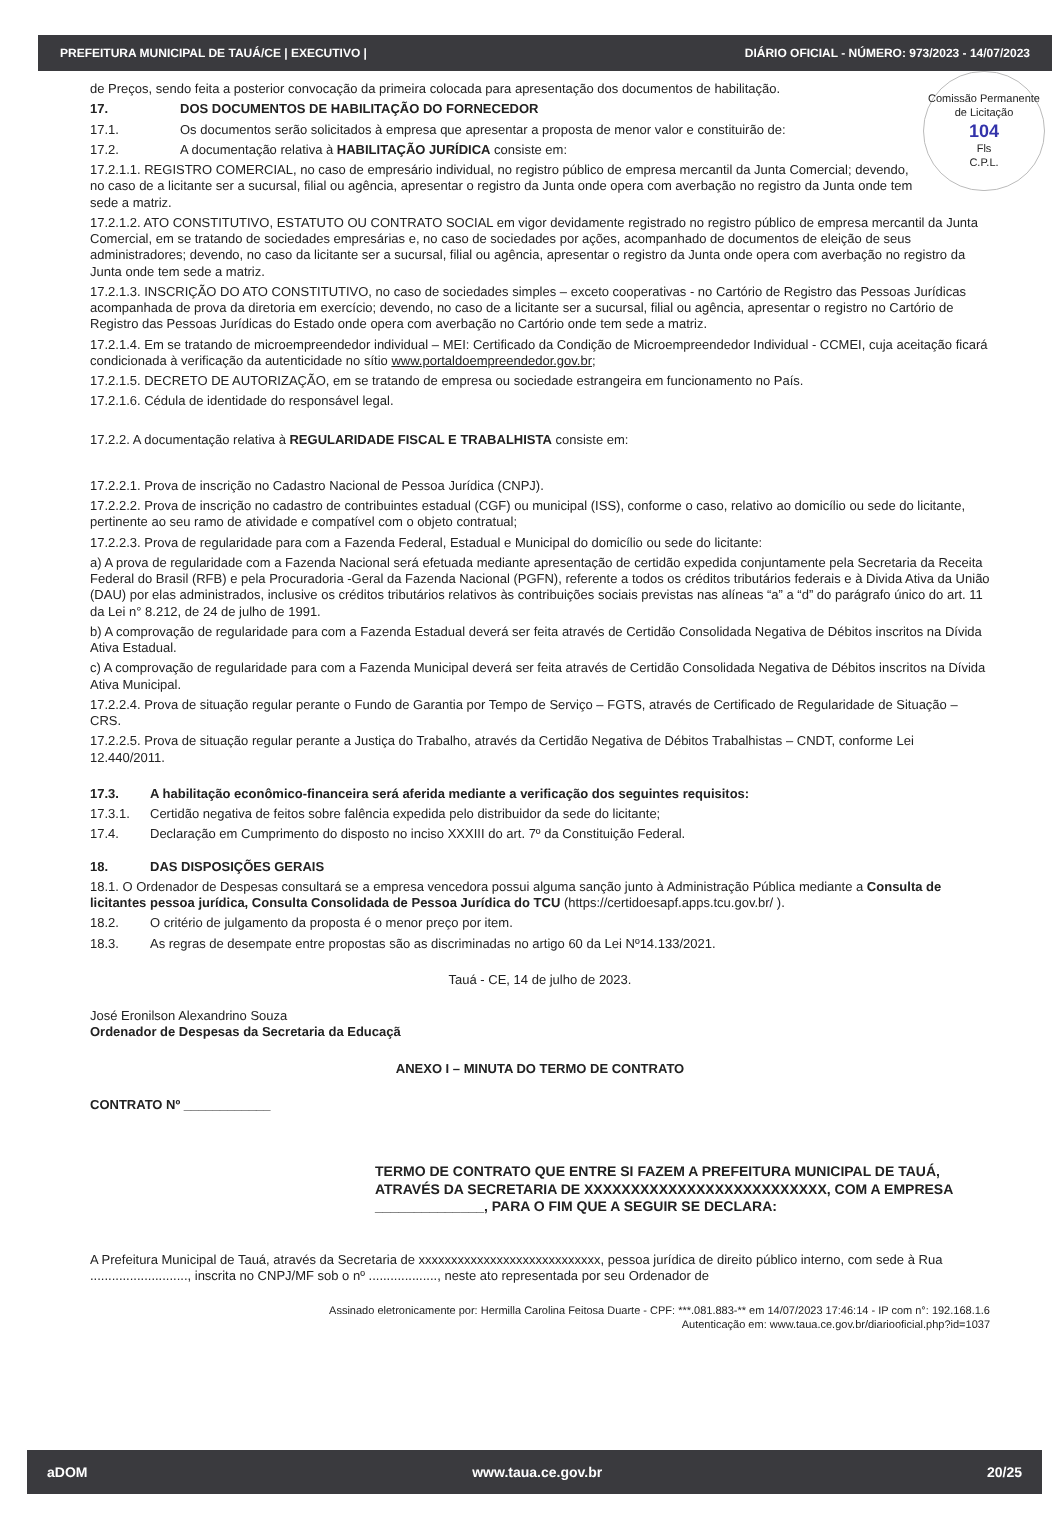PREFEITURA MUNICIPAL DE TAUÁ/CE | EXECUTIVO | DIÁRIO OFICIAL - NÚMERO: 973/2023 - 14/07/2023
Comissão Permanente de Licitação
104
Fls
C.P.L.
de Preços, sendo feita a posterior convocação da primeira colocada para apresentação dos documentos de habilitação.
17. DOS DOCUMENTOS DE HABILITAÇÃO DO FORNECEDOR
17.1. Os documentos serão solicitados à empresa que apresentar a proposta de menor valor e constituirão de:
17.2. A documentação relativa à HABILITAÇÃO JURÍDICA consiste em:
17.2.1.1. REGISTRO COMERCIAL, no caso de empresário individual, no registro público de empresa mercantil da Junta Comercial; devendo, no caso de a licitante ser a sucursal, filial ou agência, apresentar o registro da Junta onde opera com averbação no registro da Junta onde tem sede a matriz.
17.2.1.2. ATO CONSTITUTIVO, ESTATUTO OU CONTRATO SOCIAL em vigor devidamente registrado no registro público de empresa mercantil da Junta Comercial, em se tratando de sociedades empresárias e, no caso de sociedades por ações, acompanhado de documentos de eleição de seus administradores; devendo, no caso da licitante ser a sucursal, filial ou agência, apresentar o registro da Junta onde opera com averbação no registro da Junta onde tem sede a matriz.
17.2.1.3. INSCRIÇÃO DO ATO CONSTITUTIVO, no caso de sociedades simples – exceto cooperativas - no Cartório de Registro das Pessoas Jurídicas acompanhada de prova da diretoria em exercício; devendo, no caso de a licitante ser a sucursal, filial ou agência, apresentar o registro no Cartório de Registro das Pessoas Jurídicas do Estado onde opera com averbação no Cartório onde tem sede a matriz.
17.2.1.4. Em se tratando de microempreendedor individual – MEI: Certificado da Condição de Microempreendedor Individual - CCMEI, cuja aceitação ficará condicionada à verificação da autenticidade no sítio www.portaldoempreendedor.gov.br;
17.2.1.5. DECRETO DE AUTORIZAÇÃO, em se tratando de empresa ou sociedade estrangeira em funcionamento no País.
17.2.1.6. Cédula de identidade do responsável legal.
17.2.2. A documentação relativa à REGULARIDADE FISCAL E TRABALHISTA consiste em:
17.2.2.1. Prova de inscrição no Cadastro Nacional de Pessoa Jurídica (CNPJ).
17.2.2.2. Prova de inscrição no cadastro de contribuintes estadual (CGF) ou municipal (ISS), conforme o caso, relativo ao domicílio ou sede do licitante, pertinente ao seu ramo de atividade e compatível com o objeto contratual;
17.2.2.3. Prova de regularidade para com a Fazenda Federal, Estadual e Municipal do domicílio ou sede do licitante:
a) A prova de regularidade com a Fazenda Nacional será efetuada mediante apresentação de certidão expedida conjuntamente pela Secretaria da Receita Federal do Brasil (RFB) e pela Procuradoria -Geral da Fazenda Nacional (PGFN), referente a todos os créditos tributários federais e à Divida Ativa da União (DAU) por elas administrados, inclusive os créditos tributários relativos às contribuições sociais previstas nas alíneas “a” a “d” do parágrafo único do art. 11 da Lei n° 8.212, de 24 de julho de 1991.
b) A comprovação de regularidade para com a Fazenda Estadual deverá ser feita através de Certidão Consolidada Negativa de Débitos inscritos na Dívida Ativa Estadual.
c) A comprovação de regularidade para com a Fazenda Municipal deverá ser feita através de Certidão Consolidada Negativa de Débitos inscritos na Dívida Ativa Municipal.
17.2.2.4. Prova de situação regular perante o Fundo de Garantia por Tempo de Serviço – FGTS, através de Certificado de Regularidade de Situação – CRS.
17.2.2.5. Prova de situação regular perante a Justiça do Trabalho, através da Certidão Negativa de Débitos Trabalhistas – CNDT, conforme Lei 12.440/2011.
17.3. A habilitação econômico-financeira será aferida mediante a verificação dos seguintes requisitos:
17.3.1. Certidão negativa de feitos sobre falência expedida pelo distribuidor da sede do licitante;
17.4. Declaração em Cumprimento do disposto no inciso XXXIII do art. 7º da Constituição Federal.
18. DAS DISPOSIÇÕES GERAIS
18.1. O Ordenador de Despesas consultará se a empresa vencedora possui alguma sanção junto à Administração Pública mediante a Consulta de licitantes pessoa jurídica, Consulta Consolidada de Pessoa Jurídica do TCU (https://certidoesapf.apps.tcu.gov.br/ ).
18.2. O critério de julgamento da proposta é o menor preço por item.
18.3. As regras de desempate entre propostas são as discriminadas no artigo 60 da Lei Nº14.133/2021.
Tauá - CE, 14 de julho de 2023.
José Eronilson Alexandrino Souza
Ordenador de Despesas da Secretaria da Educaçã
ANEXO I – MINUTA DO TERMO DE CONTRATO
CONTRATO Nº ____________
TERMO DE CONTRATO QUE ENTRE SI FAZEM A PREFEITURA MUNICIPAL DE TAUÁ, ATRAVÉS DA SECRETARIA DE XXXXXXXXXXXXXXXXXXXXXXXXXX, COM A EMPRESA ______________, PARA O FIM QUE A SEGUIR SE DECLARA:
A Prefeitura Municipal de Tauá, através da Secretaria de xxxxxxxxxxxxxxxxxxxxxxxxxxxx, pessoa jurídica de direito público interno, com sede à Rua ..........................., inscrita no CNPJ/MF sob o nº ..................., neste ato representada por seu Ordenador de
Assinado eletronicamente por: Hermilla Carolina Feitosa Duarte - CPF: ***.081.883-** em 14/07/2023 17:46:14 - IP com n°: 192.168.1.6
Autenticação em: www.taua.ce.gov.br/diariooficial.php?id=1037
aDOM www.taua.ce.gov.br 20/25